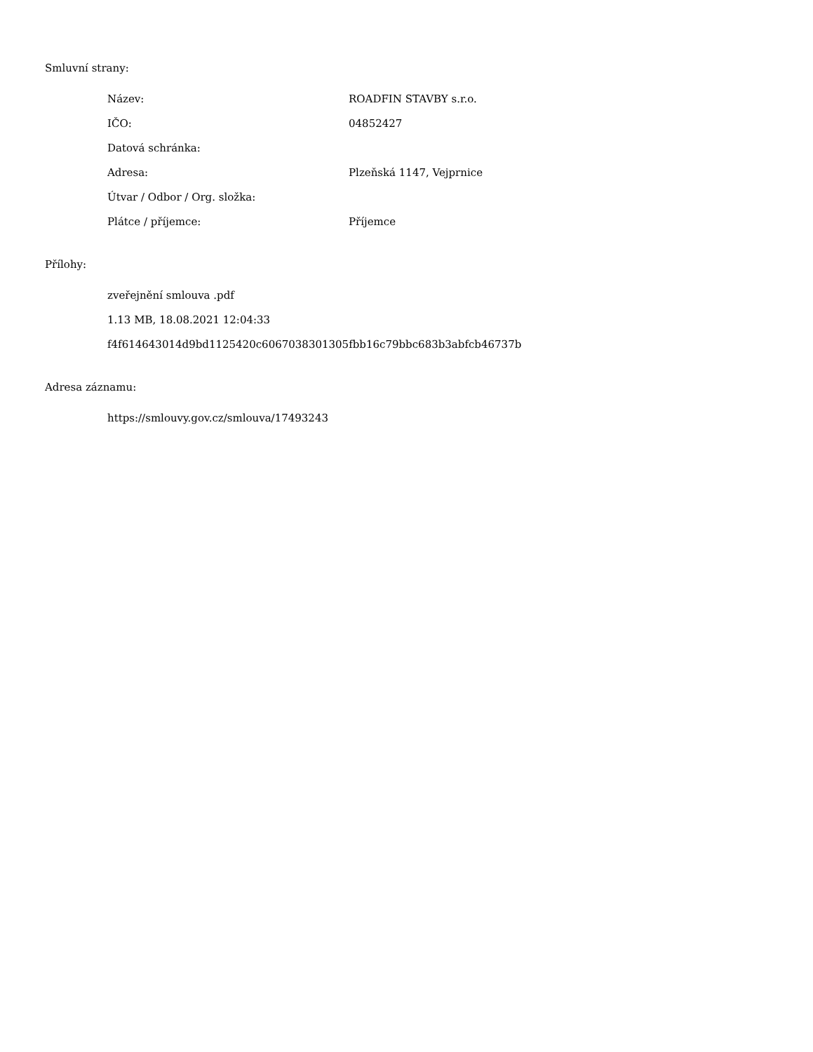Smluvní strany:
| Název: | ROADFIN STAVBY s.r.o. |
| IČO: | 04852427 |
| Datová schránka: | |
| Adresa: | Plzeňská 1147, Vejprnice |
| Útvar / Odbor / Org. složka: | |
| Plátce / příjemce: | Příjemce |
Přílohy:
zveřejnění smlouva .pdf
1.13 MB, 18.08.2021 12:04:33
f4f614643014d9bd1125420c6067038301305fbb16c79bbc683b3abfcb46737b
Adresa záznamu:
https://smlouvy.gov.cz/smlouva/17493243